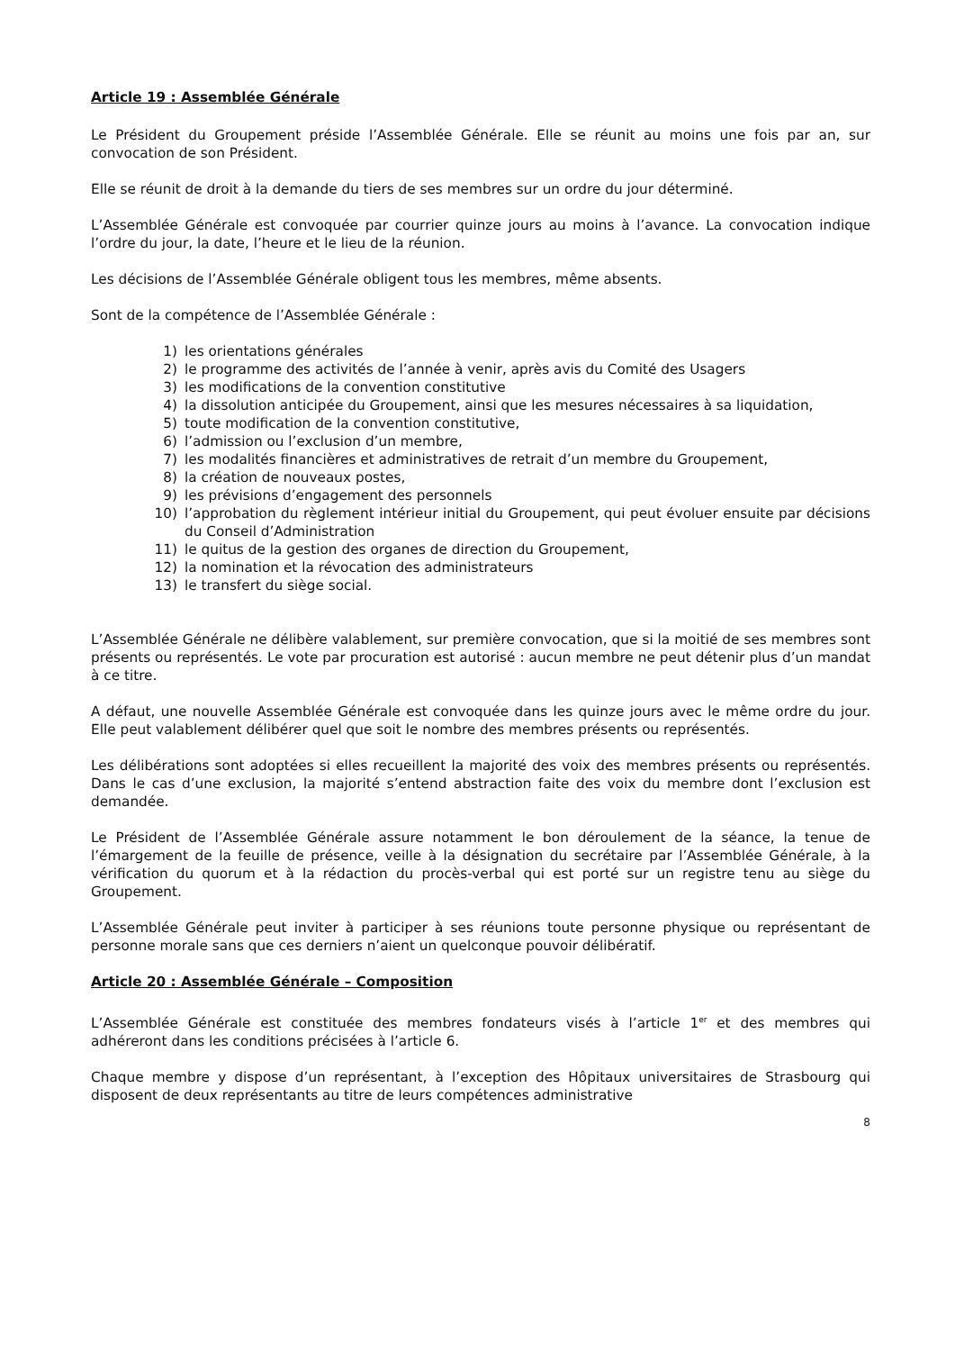Article 19 : Assemblée Générale
Le Président du Groupement préside l’Assemblée Générale. Elle se réunit au moins une fois par an, sur convocation de son Président.
Elle se réunit de droit à la demande du tiers de ses membres sur un ordre du jour déterminé.
L’Assemblée Générale est convoquée par courrier quinze jours au moins à l’avance. La convocation indique l’ordre du jour, la date, l’heure et le lieu de la réunion.
Les décisions de l’Assemblée Générale obligent tous les membres, même absents.
Sont de la compétence de l’Assemblée Générale :
1) les orientations générales
2) le programme des activités de l’année à venir, après avis du Comité des Usagers
3) les modifications de la convention constitutive
4) la dissolution anticipée du Groupement, ainsi que les mesures nécessaires à sa liquidation,
5) toute modification de la convention constitutive,
6) l’admission ou l’exclusion d’un membre,
7) les modalités financières et administratives de retrait d’un membre du Groupement,
8) la création de nouveaux postes,
9) les prévisions d’engagement des personnels
10) l’approbation du règlement intérieur initial du Groupement, qui peut évoluer ensuite par décisions du Conseil d’Administration
11) le quitus de la gestion des organes de direction du Groupement,
12) la nomination et la révocation des administrateurs
13) le transfert du siège social.
L’Assemblée Générale ne délibère valablement, sur première convocation, que si la moitié de ses membres sont présents ou représentés. Le vote par procuration est autorisé : aucun membre ne peut détenir plus d’un mandat à ce titre.
A défaut, une nouvelle Assemblée Générale est convoquée dans les quinze jours avec le même ordre du jour. Elle peut valablement délibérer quel que soit le nombre des membres présents ou représentés.
Les délibérations sont adoptées si elles recueillent la majorité des voix des membres présents ou représentés. Dans le cas d’une exclusion, la majorité s’entend abstraction faite des voix du membre dont l’exclusion est demandée.
Le Président de l’Assemblée Générale assure notamment le bon déroulement de la séance, la tenue de l’émargement de la feuille de présence, veille à la désignation du secrétaire par l’Assemblée Générale, à la vérification du quorum et à la rédaction du procès-verbal qui est porté sur un registre tenu au siège du Groupement.
L’Assemblée Générale peut inviter à participer à ses réunions toute personne physique ou représentant de personne morale sans que ces derniers n’aient un quelconque pouvoir délibératif.
Article 20 : Assemblée Générale – Composition
L’Assemblée Générale est constituée des membres fondateurs visés à l’article 1<sup>er</sup> et des membres qui adhéreront dans les conditions précisées à l’article 6.
Chaque membre y dispose d’un représentant, à l’exception des Hôpitaux universitaires de Strasbourg qui disposent de deux représentants au titre de leurs compétences administrative
8